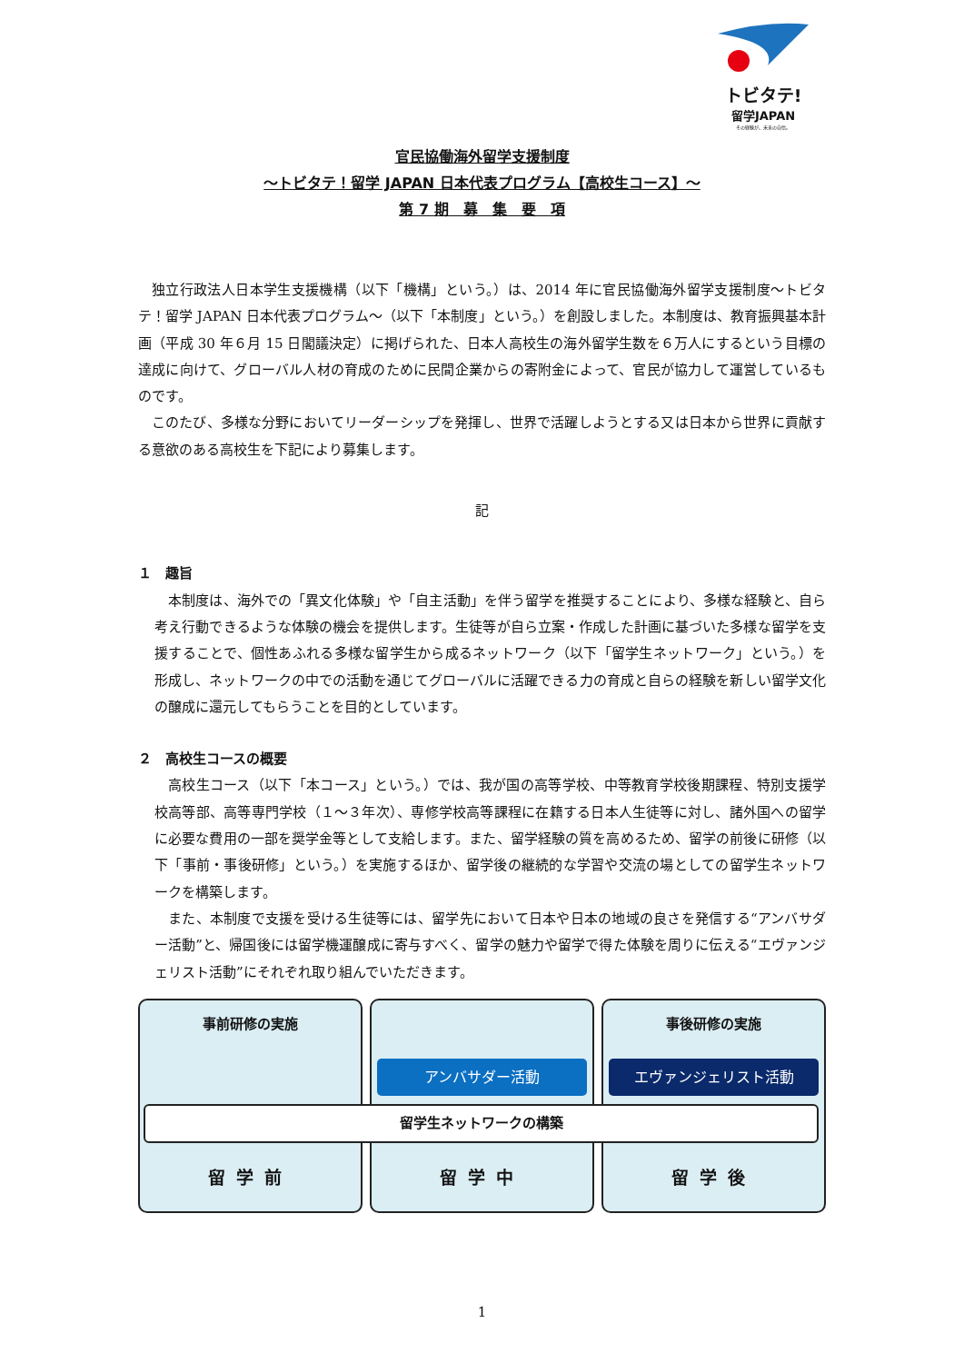トビタテ!
留学JAPAN
その経験が、未来の自信。
官民協働海外留学支援制度
～トビタテ！留学 JAPAN 日本代表プログラム【高校生コース】～
第 7 期　募　集　要　項
独立行政法人日本学生支援機構（以下「機構」という。）は、2014 年に官民協働海外留学支援制度～トビタテ！留学 JAPAN 日本代表プログラム～（以下「本制度」という。）を創設しました。本制度は、教育振興基本計画（平成 30 年６月 15 日閣議決定）に掲げられた、日本人高校生の海外留学生数を６万人にするという目標の達成に向けて、グローバル人材の育成のために民間企業からの寄附金によって、官民が協力して運営しているものです。
このたび、多様な分野においてリーダーシップを発揮し、世界で活躍しようとする又は日本から世界に貢献する意欲のある高校生を下記により募集します。
記
１　趣旨
本制度は、海外での「異文化体験」や「自主活動」を伴う留学を推奨することにより、多様な経験と、自ら考え行動できるような体験の機会を提供します。生徒等が自ら立案・作成した計画に基づいた多様な留学を支援することで、個性あふれる多様な留学生から成るネットワーク（以下「留学生ネットワーク」という。）を形成し、ネットワークの中での活動を通じてグローバルに活躍できる力の育成と自らの経験を新しい留学文化の醸成に還元してもらうことを目的としています。
２　高校生コースの概要
高校生コース（以下「本コース」という。）では、我が国の高等学校、中等教育学校後期課程、特別支援学校高等部、高等専門学校（１～３年次）、専修学校高等課程に在籍する日本人生徒等に対し、諸外国への留学に必要な費用の一部を奨学金等として支給します。また、留学経験の質を高めるため、留学の前後に研修（以下「事前・事後研修」という。）を実施するほか、留学後の継続的な学習や交流の場としての留学生ネットワークを構築します。
また、本制度で支援を受ける生徒等には、留学先において日本や日本の地域の良さを発信する“アンバサダー活動”と、帰国後には留学機運醸成に寄与すべく、留学の魅力や留学で得た体験を周りに伝える“エヴァンジェリスト活動”にそれぞれ取り組んでいただきます。
事前研修の実施
留学前
アンバサダー活動
留学中
事後研修の実施
エヴァンジェリスト活動
留学後
留学生ネットワークの構築
1